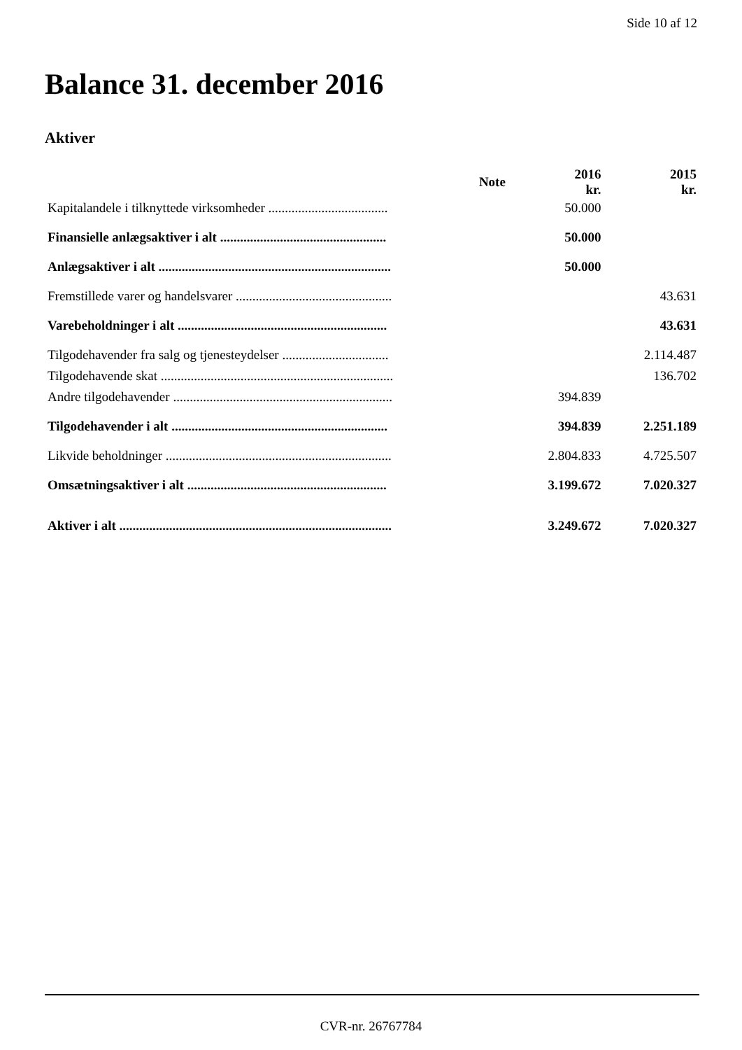Side 10 af 12
Balance 31. december 2016
Aktiver
| | Note | 2016 kr. | 2015 kr. |
| --- | --- | --- | --- |
| Kapitalandele i tilknyttede virksomheder .................................... | | 50.000 | |
| Finansielle anlægsaktiver i alt .................................................. | | 50.000 | |
| Anlægsaktiver i alt ...................................................................... | | 50.000 | |
| Fremstillede varer og handelsvarer ............................................... | | | 43.631 |
| Varebeholdninger i alt ............................................................... | | | 43.631 |
| Tilgodehavender fra salg og tjenesteydelser ................................ | | | 2.114.487 |
| Tilgodehavende skat ...................................................................... | | | 136.702 |
| Andre tilgodehavender .................................................................. | | 394.839 | |
| Tilgodehavender i alt ................................................................. | | 394.839 | 2.251.189 |
| Likvide beholdninger .................................................................... | | 2.804.833 | 4.725.507 |
| Omsætningsaktiver i alt ............................................................ | | 3.199.672 | 7.020.327 |
| Aktiver i alt .................................................................................. | | 3.249.672 | 7.020.327 |
CVR-nr. 26767784